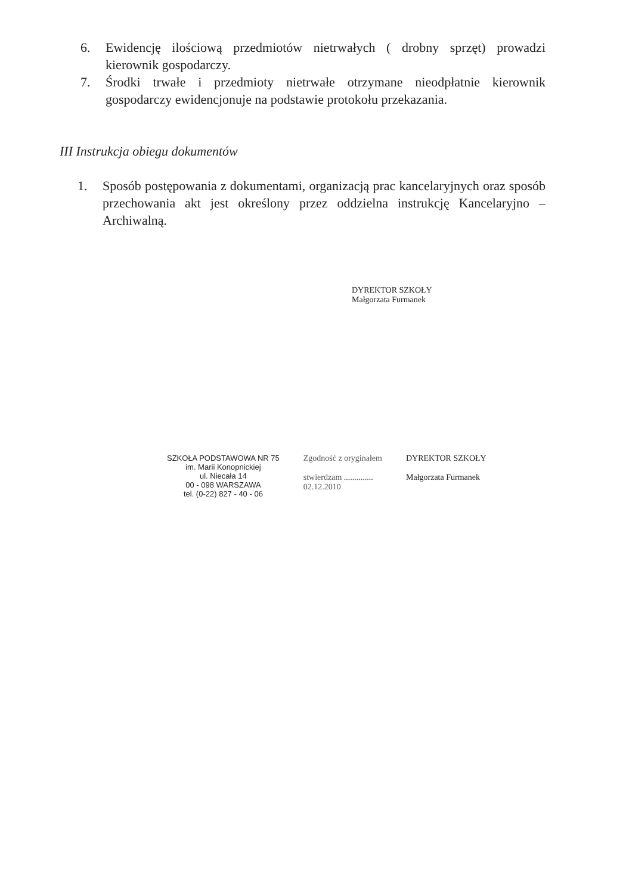6. Ewidencję ilościową przedmiotów nietrwałych ( drobny sprzęt) prowadzi kierownik gospodarczy.
7. Środki trwałe i przedmioty nietrwałe otrzymane nieodpłatnie kierownik gospodarczy ewidencjonuje na podstawie protokołu przekazania.
III Instrukcja obiegu dokumentów
1. Sposób postępowania z dokumentami, organizacją prac kancelaryjnych oraz sposób przechowania akt jest określony przez oddzielna instrukcję Kancelaryjno – Archiwalną.
DYREKTOR SZKOŁY
Małgorzata Furmanek
SZKOŁA PODSTAWOWA NR 75
im. Marii Konopnickiej
ul. Niecała 14
00 - 098 WARSZAWA
tel. (0-22) 827 - 40 - 06
Zgodność z oryginałem
stwierdzam ..............
02.12.2010
DYREKTOR SZKOŁY
Małgorzata Furmanek